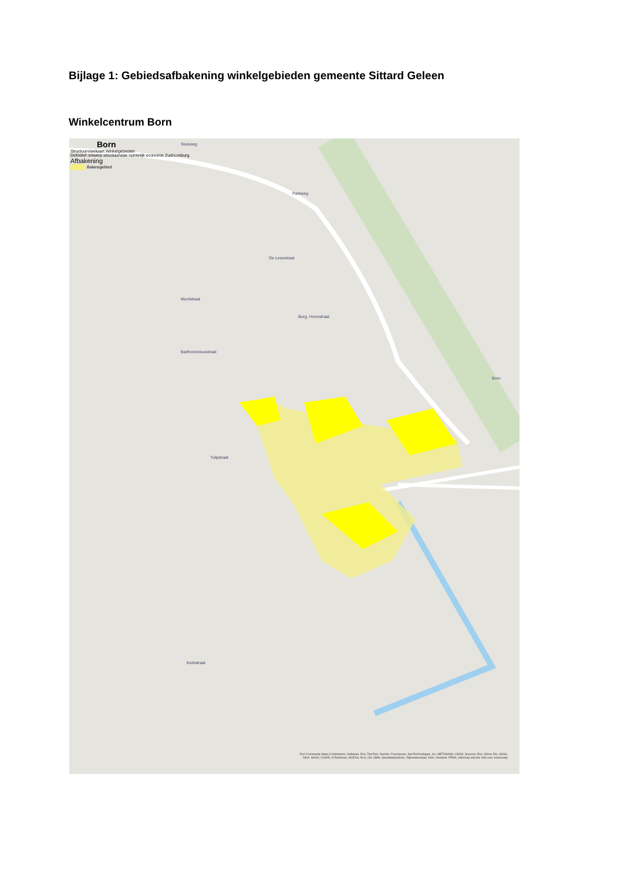Bijlage 1: Gebiedsafbakening winkelgebieden gemeente Sittard Geleen
Winkelcentrum Born
Born
Structuurvisiekaart Winkelgebieden
Definitief ontwerp structuurvisie ruimtelijk economie Zuid-Limburg.
Afbakening
Balansgebied
Sluisweg
Parkweg
De Lesestraat
Muntstraat
Burg. Hoenstraat
Bartholomeusstraat
Born
Tulpstraat
Kerkstraat
Esri Community Maps Contributors, Kadaster, Esri, TomTom, Garmin, Foursquare, GeoTechnologies, Inc, METI/NASA, USGS; Sources: Esri, Airbus DS, USGS, NGA, NASA, CGIAR, N Robinson, NCEAS, NLS, OS, NMA, Geodatastyrelsen, Rijkswaterstaat, GSA, Geoland, FEMA, Intermap and the GIS user community